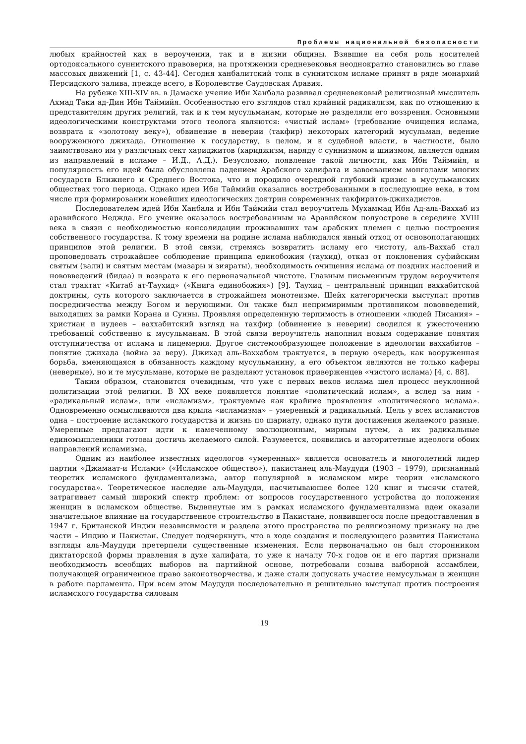Проблемы национальной безопасности
любых крайностей как в вероучении, так и в жизни общины. Взявшие на себя роль носителей ортодоксального суннитского правоверия, на протяжении средневековья неоднократно становились во главе массовых движений [1, с. 43-44]. Сегодня ханбалитский толк в суннитском исламе принят в ряде монархий Персидского залива, прежде всего, в Королевстве Саудовская Аравия.
На рубеже XIII-XIV вв. в Дамаске учение Ибн Ханбала развивал средневековый религиозный мыслитель Ахмад Таки ад-Дин Ибн Таймийя. Особенностью его взглядов стал крайний радикализм, как по отношению к представителям других религий, так и к тем мусульманам, которые не разделяли его воззрения. Основными идеологическими конструктами этого теолога являются: «чистый ислам» (требование очищения ислама, возврата к «золотому веку»), обвинение в неверии (такфир) некоторых категорий мусульман, ведение вооруженного джихада. Отношение к государству, в целом, и к судебной власти, в частности, было заимствовано им у различных сект хариджитов (хариджизм, наряду с суннизмом и шиизмом, является одним из направлений в исламе – И.Д., А.Д.). Безусловно, появление такой личности, как Ибн Таймийя, и популярность его идей была обусловлена падением Арабского халифата и завоеванием монголами многих государств Ближнего и Среднего Востока, что и породило очередной глубокий кризис в мусульманских обществах того периода. Однако идеи Ибн Таймийи оказались востребованными в последующие века, в том числе при формировании новейших идеологических доктрин современных такфиритов-джихадистов.
Последователем идей Ибн Ханбала и Ибн Таймийи стал вероучитель Мухаммад Ибн Ад-аль-Ваххаб из аравийского Неджда. Его учение оказалось востребованным на Аравийском полуострове в середине XVIII века в связи с необходимостью консолидации проживавших там арабских племен с целью построения собственного государства. К тому времени на родине ислама наблюдался явный отход от основополагающих принципов этой религии. В этой связи, стремясь возвратить исламу его чистоту, аль-Ваххаб стал проповедовать строжайшее соблюдение принципа единобожия (таухид), отказ от поклонения суфийским святым (вали) и святым местам (мазары и зияраты), необходимость очищения ислама от поздних наслоений и нововведений (бидаа) и возврата к его первоначальной чистоте. Главным письменным трудом вероучителя стал трактат «Китаб ат-Таухид» («Книга единобожия») [9]. Таухид – центральный принцип ваххабитской доктрины, суть которого заключается в строжайшем монотеизме. Шейх категорически выступал против посредничества между Богом и верующими. Он также был непримиримым противником нововведений, выходящих за рамки Корана и Сунны. Проявляя определенную терпимость в отношении «людей Писания» – христиан и иудеев – ваххабитский взгляд на такфир (обвинение в неверии) сводился к ужесточению требований собственно к мусульманам. В этой связи вероучитель наполнил новым содержание понятия отступничества от ислама и лицемерия. Другое системообразующее положение в идеологии ваххабитов – понятие джихада (война за веру). Джихад аль-Ваххабом трактуется, в первую очередь, как вооруженная борьба, вменяющаяся в обязанность каждому мусульманину, а его объектом являются не только каферы (неверные), но и те мусульмане, которые не разделяют установок приверженцев «чистого ислама) [4, с. 88].
Таким образом, становится очевидным, что уже с первых веков ислама шел процесс неуклонной политизации этой религии. В XX веке появляется понятие «политический ислам», а вслед за ним - «радикальный ислам», или «исламизм», трактуемые как крайние проявления «политического ислама». Одновременно осмысливаются два крыла «исламизма» – умеренный и радикальный. Цель у всех исламистов одна – построение исламского государства и жизнь по шариату, однако пути достижения желаемого разные. Умеренные предлагают идти к намеченному эволюционным, мирным путем, а их радикальные единомышленники готовы достичь желаемого силой. Разумеется, появились и авторитетные идеологи обоих направлений исламизма.
Одним из наиболее известных идеологов «умеренных» является основатель и многолетний лидер партии «Джамаат-и Ислами» («Исламское общество»), пакистанец аль-Маудуди (1903 – 1979), признанный теоретик исламского фундаментализма, автор популярной в исламском мире теории «исламского государства». Теоретическое наследие аль-Маудуди, насчитывающее более 120 книг и тысячи статей, затрагивает самый широкий спектр проблем: от вопросов государственного устройства до положения женщин в исламском обществе. Выдвинутые им в рамках исламского фундаментализма идеи оказали значительное влияние на государственное строительство в Пакистане, появившегося после предоставления в 1947 г. Британской Индии независимости и раздела этого пространства по религиозному признаку на две части – Индию и Пакистан. Следует подчеркнуть, что в ходе создания и последующего развития Пакистана взгляды аль-Маудуди претерпели существенные изменения. Если первоначально он был сторонником диктаторской формы правления в духе халифата, то уже к началу 70-х годов он и его партия признали необходимость всеобщих выборов на партийной основе, потребовали созыва выборной ассамблеи, получающей ограниченное право законотворчества, и даже стали допускать участие немусульман и женщин в работе парламента. При всем этом Маудуди последовательно и решительно выступал против построения исламского государства силовым
19